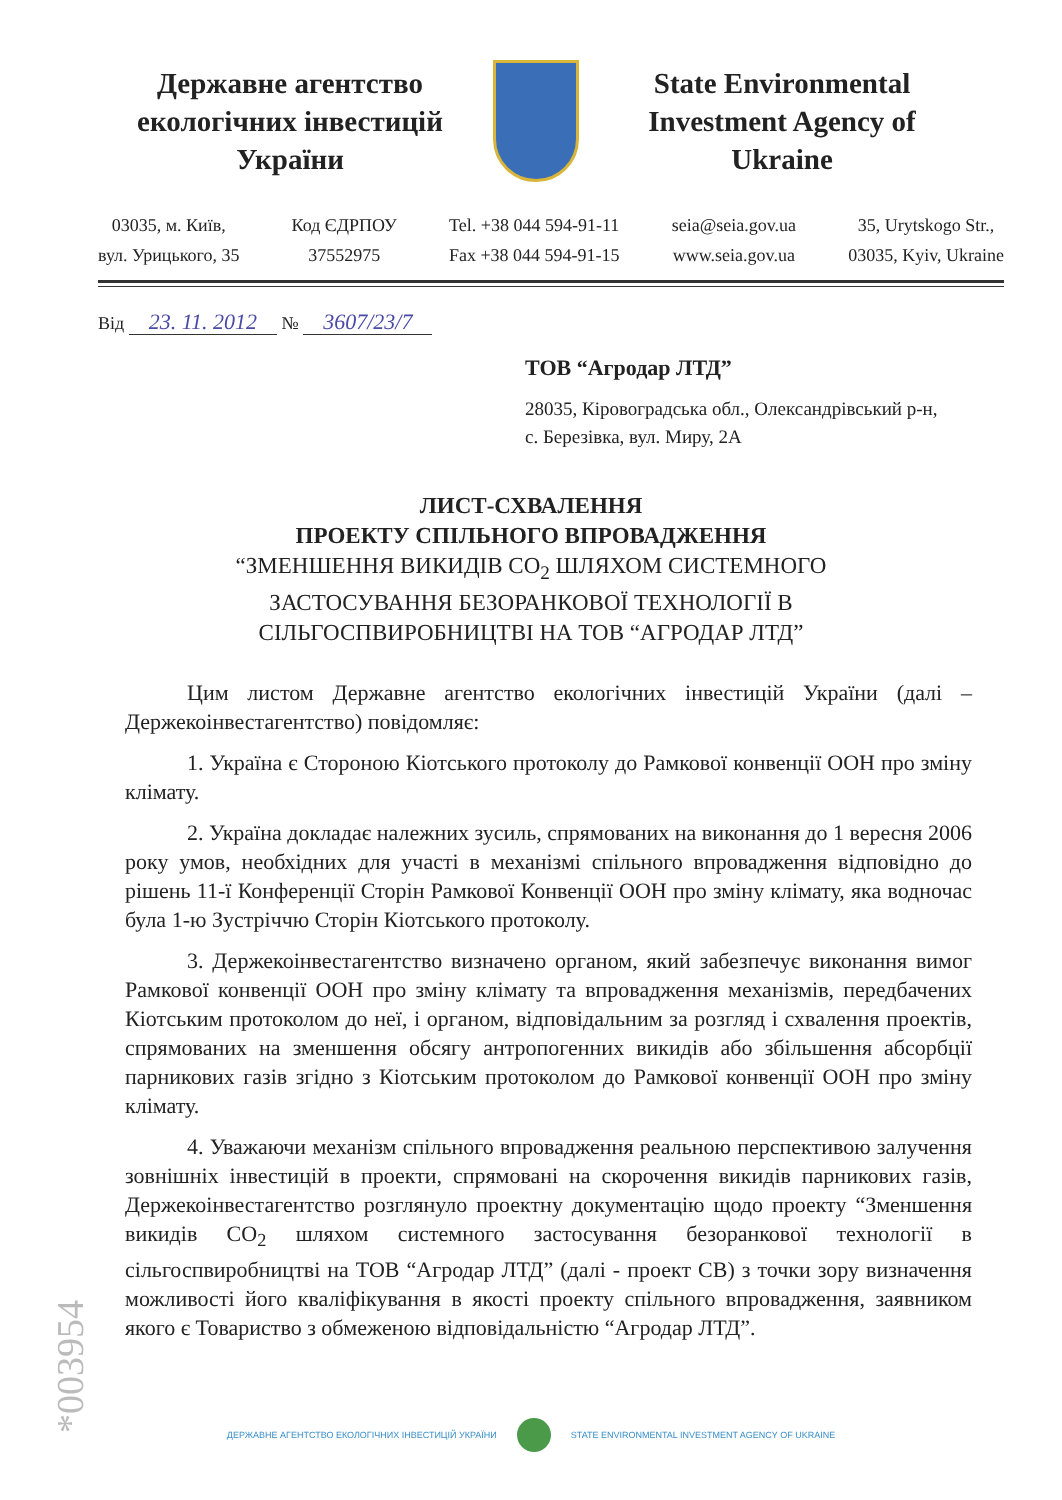Державне агентство екологічних інвестицій України
State Environmental Investment Agency of Ukraine
03035, м. Київ,
вул. Урицького, 35
Код ЄДРПОУ
37552975
Tel. +38 044 594-91-11
Fax +38 044 594-91-15
seia@seia.gov.ua
www.seia.gov.ua
35, Urytskogo Str.,
03035, Kyiv, Ukraine
Від 23. 11. 2012 № 3607/23/7
ТОВ “Агродар ЛТД”
28035, Кіровоградська обл., Олександрівський р-н,
с. Березівка, вул. Миру, 2А
ЛИСТ-СХВАЛЕННЯ
ПРОЕКТУ СПІЛЬНОГО ВПРОВАДЖЕННЯ
“ЗМЕНШЕННЯ ВИКИДІВ CO<sub>2</sub> ШЛЯХОМ СИСТЕМНОГО
ЗАСТОСУВАННЯ БЕЗОРАНКОВОЇ ТЕХНОЛОГІЇ В
СІЛЬГОСПВИРОБНИЦТВІ НА ТОВ “АГРОДАР ЛТД”
Цим листом Державне агентство екологічних інвестицій України (далі – Держекоінвестагентство) повідомляє:
1. Україна є Стороною Кіотського протоколу до Рамкової конвенції ООН про зміну клімату.
2. Україна докладає належних зусиль, спрямованих на виконання до 1 вересня 2006 року умов, необхідних для участі в механізмі спільного впровадження відповідно до рішень 11-ї Конференції Сторін Рамкової Конвенції ООН про зміну клімату, яка водночас була 1-ю Зустріччю Сторін Кіотського протоколу.
3. Держекоінвестагентство визначено органом, який забезпечує виконання вимог Рамкової конвенції ООН про зміну клімату та впровадження механізмів, передбачених Кіотським протоколом до неї, і органом, відповідальним за розгляд і схвалення проектів, спрямованих на зменшення обсягу антропогенних викидів або збільшення абсорбції парникових газів згідно з Кіотським протоколом до Рамкової конвенції ООН про зміну клімату.
4. Уважаючи механізм спільного впровадження реальною перспективою залучення зовнішніх інвестицій в проекти, спрямовані на скорочення викидів парникових газів, Держекоінвестагентство розглянуло проектну документацію щодо проекту “Зменшення викидів CO<sub>2</sub> шляхом системного застосування безоранкової технології в сільгоспвиробництві на ТОВ “Агродар ЛТД” (далі - проект СВ) з точки зору визначення можливості його кваліфікування в якості проекту спільного впровадження, заявником якого є Товариство з обмеженою відповідальністю “Агродар ЛТД”.
*003954
ДЕРЖАВНЕ АГЕНТСТВО ЕКОЛОГІЧНИХ ІНВЕСТИЦІЙ УКРАЇНИ STATE ENVIRONMENTAL INVESTMENT AGENCY OF UKRAINE